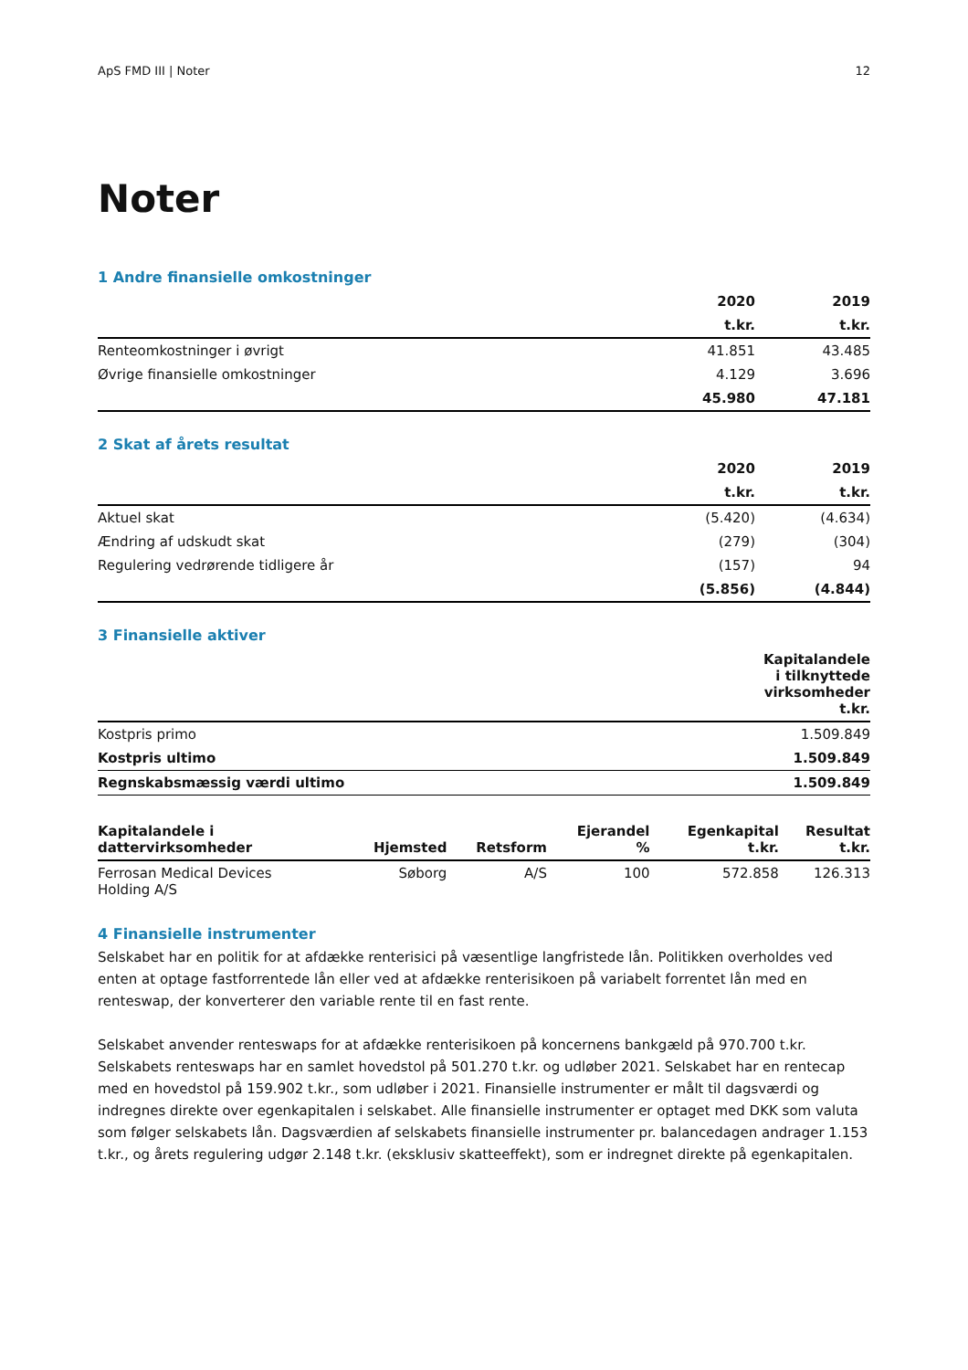ApS FMD III | Noter 12
Noter
1 Andre finansielle omkostninger
| | 2020 | 2019 |
| --- | --- | --- |
| | t.kr. | t.kr. |
| Renteomkostninger i øvrigt | 41.851 | 43.485 |
| Øvrige finansielle omkostninger | 4.129 | 3.696 |
| | 45.980 | 47.181 |
2 Skat af årets resultat
| | 2020 | 2019 |
| --- | --- | --- |
| | t.kr. | t.kr. |
| Aktuel skat | (5.420) | (4.634) |
| Ændring af udskudt skat | (279) | (304) |
| Regulering vedrørende tidligere år | (157) | 94 |
| | (5.856) | (4.844) |
3 Finansielle aktiver
| | Kapitalandele i tilknyttede virksomheder t.kr. |
| --- | --- |
| Kostpris primo | 1.509.849 |
| Kostpris ultimo | 1.509.849 |
| Regnskabsmæssig værdi ultimo | 1.509.849 |
| Kapitalandele i dattervirksomheder | Hjemsted | Retsform | Ejerandel % | Egenkapital t.kr. | Resultat t.kr. |
| --- | --- | --- | --- | --- | --- |
| Ferrosan Medical Devices Holding A/S | Søborg | A/S | 100 | 572.858 | 126.313 |
4 Finansielle instrumenter
Selskabet har en politik for at afdække renterisici på væsentlige langfristede lån. Politikken overholdes ved enten at optage fastforrentede lån eller ved at afdække renterisikoen på variabelt forrentet lån med en renteswap, der konverterer den variable rente til en fast rente.
Selskabet anvender renteswaps for at afdække renterisikoen på koncernens bankgæld på 970.700 t.kr. Selskabets renteswaps har en samlet hovedstol på 501.270 t.kr. og udløber 2021. Selskabet har en rentecap med en hovedstol på 159.902 t.kr., som udløber i 2021. Finansielle instrumenter er målt til dagsværdi og indregnes direkte over egenkapitalen i selskabet. Alle finansielle instrumenter er optaget med DKK som valuta som følger selskabets lån. Dagsværdien af selskabets finansielle instrumenter pr. balancedagen andrager 1.153 t.kr., og årets regulering udgør 2.148 t.kr. (eksklusiv skatteeffekt), som er indregnet direkte på egenkapitalen.